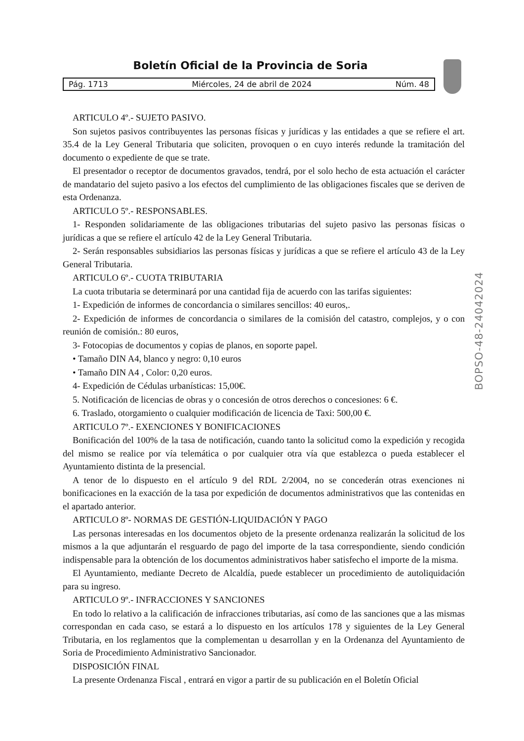Boletín Oficial de la Provincia de Soria
Pág. 1713 Miércoles, 24 de abril de 2024 Núm. 48
ARTICULO 4º.- SUJETO PASIVO.
Son sujetos pasivos contribuyentes las personas físicas y jurídicas y las entidades a que se refiere el art. 35.4 de la Ley General Tributaria que soliciten, provoquen o en cuyo interés redunde la tramitación del documento o expediente de que se trate.
El presentador o receptor de documentos gravados, tendrá, por el solo hecho de esta actuación el carácter de mandatario del sujeto pasivo a los efectos del cumplimiento de las obligaciones fiscales que se deriven de esta Ordenanza.
ARTICULO 5º.- RESPONSABLES.
1- Responden solidariamente de las obligaciones tributarias del sujeto pasivo las personas físicas o jurídicas a que se refiere el artículo 42 de la Ley General Tributaria.
2- Serán responsables subsidiarios las personas físicas y jurídicas a que se refiere el artículo 43 de la Ley General Tributaria.
ARTICULO 6º.- CUOTA TRIBUTARIA
La cuota tributaria se determinará por una cantidad fija de acuerdo con las tarifas siguientes:
1- Expedición de informes de concordancia o similares sencillos: 40 euros,.
2- Expedición de informes de concordancia o similares de la comisión del catastro, complejos, y o con reunión de comisión.: 80 euros,
3- Fotocopias de documentos y copias de planos, en soporte papel.
• Tamaño DIN A4, blanco y negro: 0,10 euros
• Tamaño DIN A4 , Color: 0,20 euros.
4- Expedición de Cédulas urbanísticas: 15,00€.
5. Notificación de licencias de obras y o concesión de otros derechos o concesiones: 6 €.
6. Traslado, otorgamiento o cualquier modificación de licencia de Taxi: 500,00 €.
ARTICULO 7º.- EXENCIONES Y BONIFICACIONES
Bonificación del 100% de la tasa de notificación, cuando tanto la solicitud como la expedición y recogida del mismo se realice por vía telemática o por cualquier otra vía que establezca o pueda establecer el Ayuntamiento distinta de la presencial.
A tenor de lo dispuesto en el artículo 9 del RDL 2/2004, no se concederán otras exenciones ni bonificaciones en la exacción de la tasa por expedición de documentos administrativos que las contenidas en el apartado anterior.
ARTICULO 8º- NORMAS DE GESTIÓN-LIQUIDACIÓN Y PAGO
Las personas interesadas en los documentos objeto de la presente ordenanza realizarán la solicitud de los mismos a la que adjuntarán el resguardo de pago del importe de la tasa correspondiente, siendo condición indispensable para la obtención de los documentos administrativos haber satisfecho el importe de la misma.
El Ayuntamiento, mediante Decreto de Alcaldía, puede establecer un procedimiento de autoliquidación para su ingreso.
ARTICULO 9º.- INFRACCIONES Y SANCIONES
En todo lo relativo a la calificación de infracciones tributarias, así como de las sanciones que a las mismas correspondan en cada caso, se estará a lo dispuesto en los artículos 178 y siguientes de la Ley General Tributaria, en los reglamentos que la complementan u desarrollan y en la Ordenanza del Ayuntamiento de Soria de Procedimiento Administrativo Sancionador.
DISPOSICIÓN FINAL
La presente Ordenanza Fiscal , entrará en vigor a partir de su publicación en el Boletín Oficial
BOPSO-48-24042024